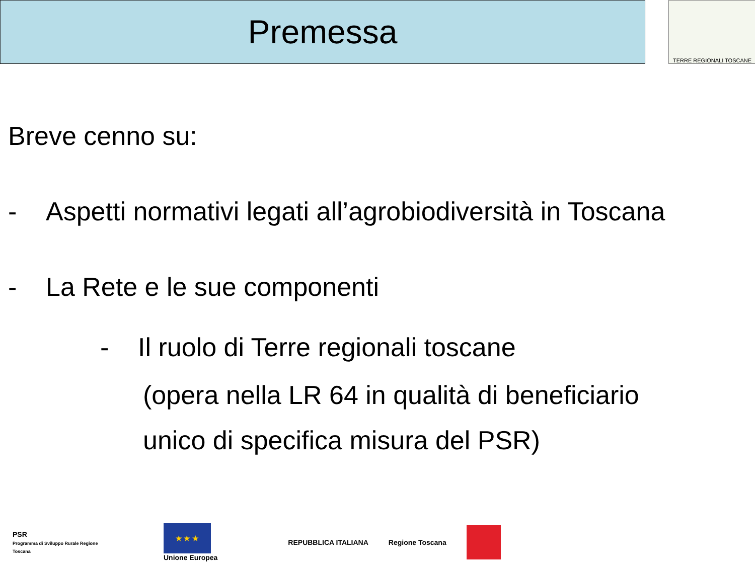Premessa TERRE REGIONALI TOSCANE
Breve cenno su:
- Aspetti normativi legati all’agrobiodiversità in Toscana
- La Rete e le sue componenti
- Il ruolo di Terre regionali toscane
(opera nella LR 64 in qualità di beneficiario
unico di specifica misura del PSR)
PSR
Programma di Sviluppo Rurale Regione Toscana
★ ★ ★
Unione Europea
REPUBBLICA ITALIANA Regione Toscana